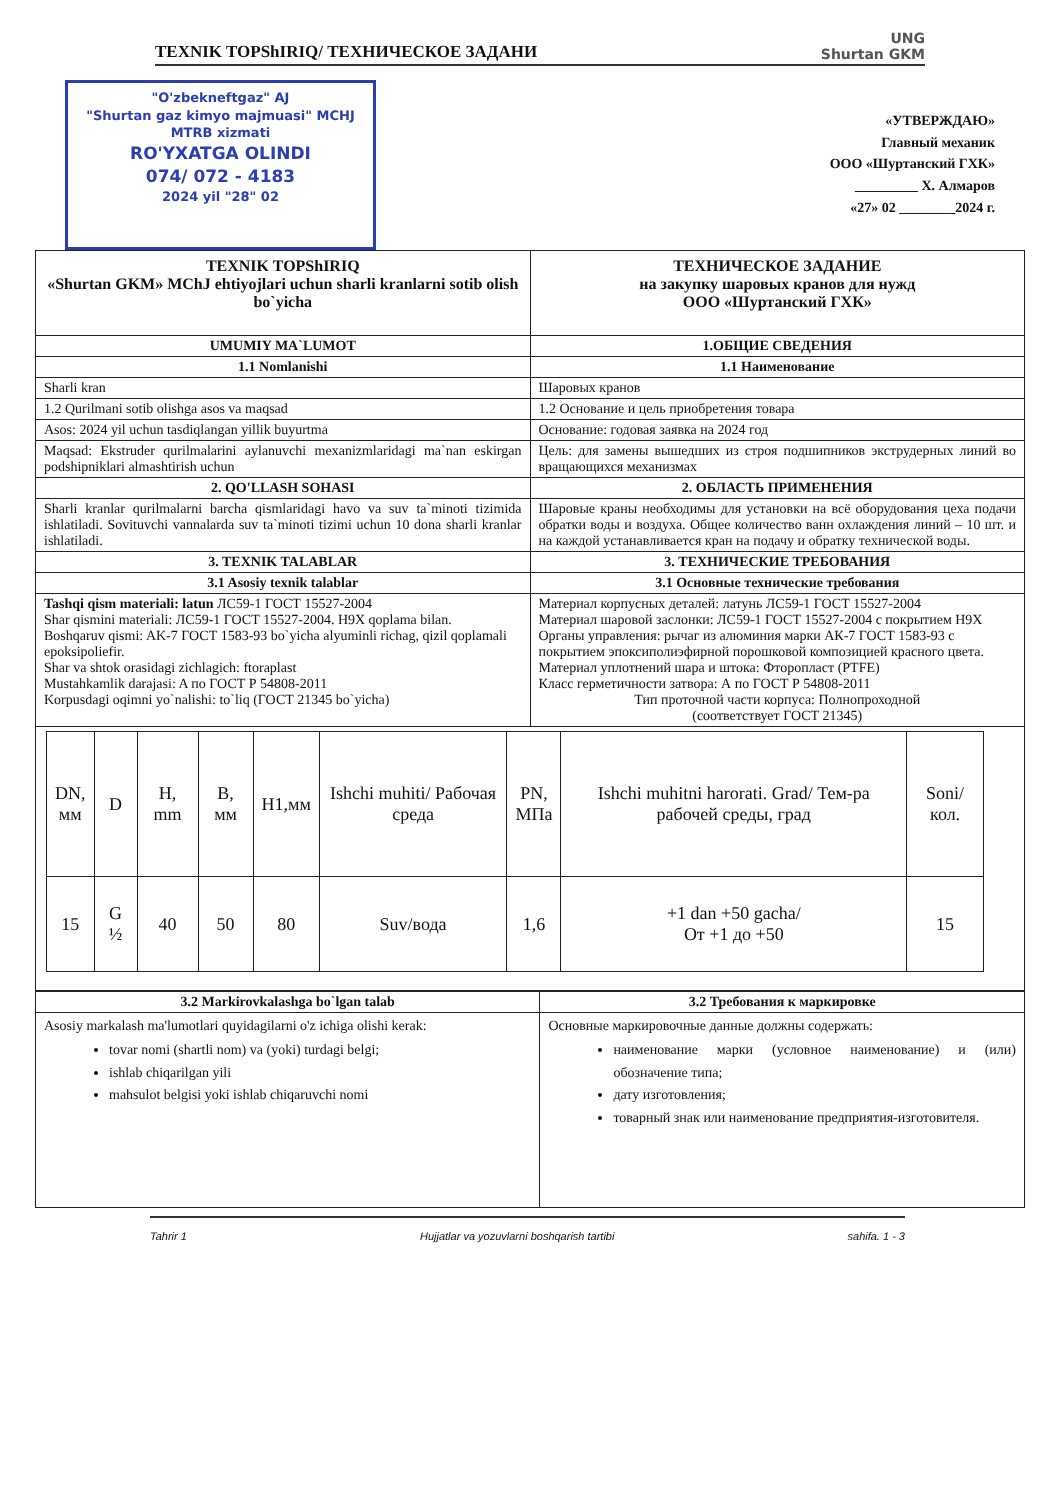TEXNIK TOPShIRIQ/ ТЕХНИЧЕСКОЕ ЗАДАНИ
UNG
Shurtan GKM
"O'zbekneftgaz" AJ
"Shurtan gaz kimyo majmuasi" MCHJ
MTRB xizmati
RO'YXATGA OLINDI
074/ 072 - 4183
2024 yil "28" 02
«УТВЕРЖДАЮ»
Главный механик
ООО «Шуртанский ГХК»
_________ Х. Алмаров
«27» 02 ________2024 г.
| TEXNIK TOPShIRIQ «Shurtan GKM» MChJ ehtiyojlari uchun sharli kranlarni sotib olish bo`yicha | ТЕХНИЧЕСКОЕ ЗАДАНИЕ на закупку шаровых кранов для нужд ООО «Шуртанский ГХК» |
| --- | --- |
| UMUMIY MA`LUMOT | 1.ОБЩИЕ СВЕДЕНИЯ |
| 1.1 Nomlanishi | 1.1 Наименование |
| Sharli kran | Шаровых кранов |
| 1.2 Qurilmani sotib olishga asos va maqsad | 1.2 Основание и цель приобретения товара |
| Asos: 2024 yil uchun tasdiqlangan yillik buyurtma | Основание: годовая заявка на 2024 год |
| Maqsad: Ekstruder qurilmalarini aylanuvchi mexanizmlaridagi ma`nan eskirgan podshipniklari almashtirish uchun | Цель: для замены вышедших из строя подшипников экструдерных линий во вращающихся механизмах |
| 2. QO'LLASH SOHASI | 2. ОБЛАСТЬ ПРИМЕНЕНИЯ |
| Sharli kranlar qurilmalarni barcha qismlaridagi havo va suv ta`minoti tizimida ishlatiladi. Sovituvchi vannalarda suv ta`minoti tizimi uchun 10 dona sharli kranlar ishlatiladi. | Шаровые краны необходимы для установки на всё оборудования цеха подачи обратки воды и воздуха. Общее количество ванн охлаждения линий – 10 шт. и на каждой устанавливается кран на подачу и обратку технической воды. |
| 3. TEXNIK TALABLAR | 3. ТЕХНИЧЕСКИЕ ТРЕБОВАНИЯ |
| 3.1 Asosiy texnik talablar | 3.1 Основные технические требования |
| Tashqi qism materiali: latun ЛС59-1 ГОСТ 15527-2004 Shar qismini materiali: ЛС59-1 ГОСТ 15527-2004. H9X qoplama bilan. Boshqaruv qismi: AK-7 ГОСТ 1583-93 bo`yicha alyuminli richag, qizil qoplamali epoksipoliefir. Shar va shtok orasidagi zichlagich: ftoraplast Mustahkamlik darajasi: A по ГОСТ Р 54808-2011 Korpusdagi oqimni yo`nalishi: to`liq (ГОСТ 21345 bo`yicha) | Материал корпусных деталей: латунь ЛС59-1 ГОСТ 15527-2004 Материал шаровой заслонки: ЛС59-1 ГОСТ 15527-2004 с покрытием Н9Х Органы управления: рычаг из алюминия марки АК-7 ГОСТ 1583-93 с покрытием эпоксиполиэфирной порошковой композицией красного цвета. Материал уплотнений шара и штока: Фторопласт (PTFE) Класс герметичности затвора: А по ГОСТ Р 54808-2011 Тип проточной части корпуса: Полнопроходной (соответствует ГОСТ 21345) |
| / DN, мм / D / H, mm / B, мм / H1,мм / Ishchi muhiti/ Рабочая среда / PN, МПа / Ishchi muhitni harorati. Grad/ Тем-ра рабочей среды, град / Soni/кол. / / --- / --- / --- / --- / --- / --- / --- / --- / --- / / 15 / G ½ / 40 / 50 / 80 / Suv/вода / 1,6 / +1 dan +50 gacha/ От +1 до +50 / 15 / | |
| 3.2 Markirovkalashga bo`lgan talab | 3.2 Требования к маркировке |
| --- | --- |
| Asosiy markalash ma'lumotlari quyidagilarni o'z ichiga olishi kerak: tovar nomi (shartli nom) va (yoki) turdagi belgi; ishlab chiqarilgan yili mahsulot belgisi yoki ishlab chiqaruvchi nomi | Основные маркировочные данные должны содержать: наименование марки (условное наименование) и (или) обозначение типа; дату изготовления; товарный знак или наименование предприятия-изготовителя. |
Tahrir 1 Hujjatlar va yozuvlarni boshqarish tartibi sahifa. 1 - 3